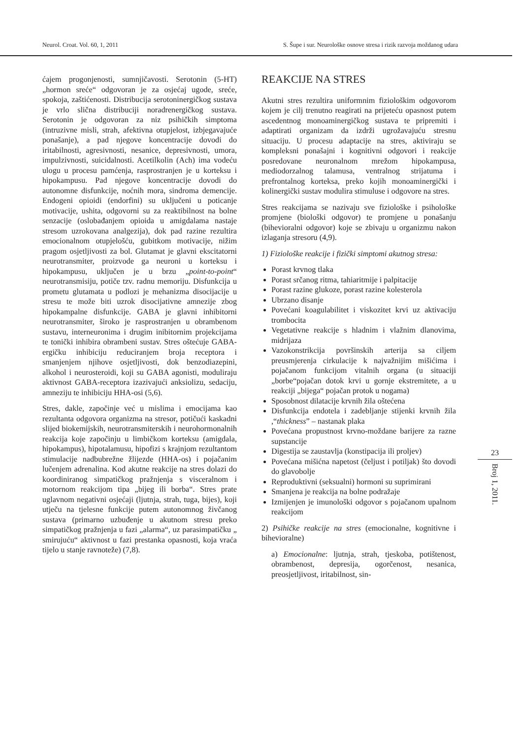Neurol. Croat. Vol. 60, 1, 2011 S. Šupe i sur. Neurološke osnove stresa i rizik razvoja moždanog udara
ćajem progonjenosti, sumnjičavosti. Serotonin (5-HT) „hormon sreće“ odgovoran je za osjećaj ugode, sreće, spokoja, zaštićenosti. Distribucija serotoninergičkog sustava je vrlo slična distribuciji noradrenergičkog sustava. Serotonin je odgovoran za niz psihičkih simptoma (intruzivne misli, strah, afektivna otupjelost, izbjegavajuće ponašanje), a pad njegove koncentracije dovodi do iritabilnosti, agresivnosti, nesanice, depresivnosti, umora, impulzivnosti, suicidalnosti. Acetilkolin (Ach) ima vodeću ulogu u procesu pamćenja, rasprostranjen je u korteksu i hipokampusu. Pad njegove koncentracije dovodi do autonomne disfunkcije, noćnih mora, sindroma demencije. Endogeni opioidi (endorfini) su uključeni u poticanje motivacije, ushita, odgovorni su za reaktibilnost na bolne senzacije (oslobađanjem opioida u amigdalama nastaje stresom uzrokovana analgezija), dok pad razine rezultira emocionalnom otupjelošću, gubitkom motivacije, nižim pragom osjetljivosti za bol. Glutamat je glavni ekscitatorni neurotransmiter, proizvode ga neuroni u korteksu i hipokampusu, uključen je u brzu „point-to-point“ neurotransmisiju, potiče tzv. radnu memoriju. Disfunkcija u prometu glutamata u podlozi je mehanizma disocijacije u stresu te može biti uzrok disocijativne amnezije zbog hipokampalne disfunkcije. GABA je glavni inhibitorni neurotransmiter, široko je rasprostranjen u obrambenom sustavu, interneuronima i drugim inibitornim projekcijama te tonički inhibira obrambeni sustav. Stres oštećuje GABA-ergičku inhibiciju reduciranjem broja receptora i smanjenjem njihove osjetljivosti, dok benzodiazepini, alkohol i neurosteroidi, koji su GABA agonisti, moduliraju aktivnost GABA-receptora izazivajući anksiolizu, sedaciju, amneziju te inhibiciju HHA-osi (5,6).
Stres, dakle, započinje već u mislima i emocijama kao rezultanta odgovora organizma na stresor, potičući kaskadni slijed biokemijskih, neurotransmiterskih i neurohormonalnih reakcija koje započinju u limbičkom korteksu (amigdala, hipokampus), hipotalamusu, hipofizi s krajnjom rezultantom stimulacije nadbubrežne žlijezde (HHA-os) i pojačanim lučenjem adrenalina. Kod akutne reakcije na stres dolazi do koordiniranog simpatičkog pražnjenja s visceralnom i motornom reakcijom tipa „bijeg ili borba“. Stres prate uglavnom negativni osjećaji (ljutnja, strah, tuga, bijes), koji utječu na tjelesne funkcije putem autonomnog živčanog sustava (primarno uzbuđenje u akutnom stresu preko simpatičkog pražnjenja u fazi „alarma“, uz parasimpatičku „ smirujuću“ aktivnost u fazi prestanka opasnosti, koja vraća tijelo u stanje ravnoteže) (7,8).
REAKCIJE NA STRES
Akutni stres rezultira uniformnim fiziološkim odgovorom kojem je cilj trenutno reagirati na prijeteću opasnost putem ascedentnog monoaminergičkog sustava te pripremiti i adaptirati organizam da izdrži ugrožavajuću stresnu situaciju. U procesu adaptacije na stres, aktiviraju se kompleksni ponašajni i kognitivni odgovori i reakcije posredovane neuronalnom mrežom hipokampusa, mediodorzalnog talamusa, ventralnog strijatuma i prefrontalnog korteksa, preko kojih monoaminergički i kolinergički sustav modulira stimuluse i odgovore na stres.
Stres reakcijama se nazivaju sve fiziološke i psihološke promjene (biološki odgovor) te promjene u ponašanju (bihevioralni odgovor) koje se zbivaju u organizmu nakon izlaganja stresoru (4,9).
1) Fiziološke reakcije i fizički simptomi akutnog stresa:
Porast krvnog tlaka
Porast srčanog ritma, tahiaritmije i palpitacije
Porast razine glukoze, porast razine kolesterola
Ubrzano disanje
Povećani koagulabilitet i viskozitet krvi uz aktivaciju trombocita
Vegetativne reakcije s hladnim i vlažnim dlanovima, midrijaza
Vazokonstrikcija površinskih arterija sa ciljem preusmjerenja cirkulacije k najvažnijim mišićima i pojačanom funkcijom vitalnih organa (u situaciji „borbe“pojačan dotok krvi u gornje ekstremitete, a u reakciji „bijega“ pojačan protok u nogama)
Sposobnost dilatacije krvnih žila oštećena
Disfunkcija endotela i zadebljanje stijenki krvnih žila ,“thickness” – nastanak plaka
Povećana propustnost krvno-moždane barijere za razne supstancije
Digestija se zaustavlja (konstipacija ili proljev)
Povećana mišićna napetost (čeljust i potiljak) što dovodi do glavobolje
Reproduktivni (seksualni) hormoni su suprimirani
Smanjena je reakcija na bolne podražaje
Izmijenjen je imunološki odgovor s pojačanom upalnom reakcijom
2) Psihičke reakcije na stres (emocionalne, kognitivne i bihevioralne)
a) Emocionalne: ljutnja, strah, tjeskoba, potištenost, obrambenost, depresija, ogorčenost, nesanica, preosjetljivost, iritabilnost, sin-
23
Broj 1, 2011.